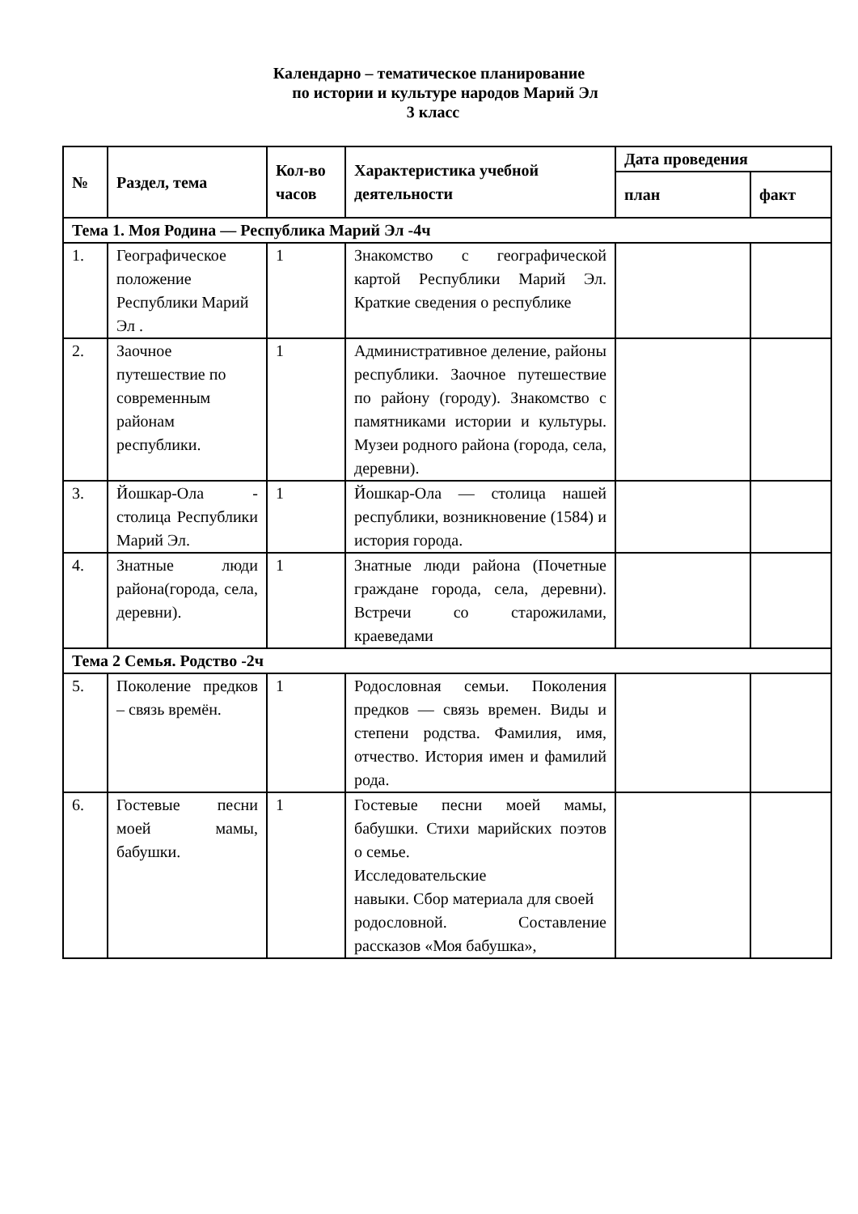Календарно – тематическое планирование
по истории и культуре народов Марий Эл
3 класс
| № | Раздел, тема | Кол-во часов | Характеристика учебной деятельности | Дата проведения | |
| --- | --- | --- | --- | --- | --- |
| | | | | план | факт |
| Тема 1. Моя Родина — Республика Марий Эл -4ч | | | | | |
| 1. | Географическое положение Республики Марий Эл . | 1 | Знакомство с географической картой Республики Марий Эл. Краткие сведения о республике | | |
| 2. | Заочное путешествие по современным районам республики. | 1 | Административное деление, районы республики. Заочное путешествие по району (городу). Знакомство с памятниками истории и культуры. Музеи родного района (города, села, деревни). | | |
| 3. | Йошкар-Ола - столица Республики Марий Эл. | 1 | Йошкар-Ола — столица нашей республики, возникновение (1584) и история города. | | |
| 4. | Знатные люди района(города, села, деревни). | 1 | Знатные люди района (Почетные граждане города, села, деревни). Встречи со старожилами, краеведами | | |
| Тема 2 Семья. Родство -2ч | | | | | |
| 5. | Поколение предков – связь времён. | 1 | Родословная семьи. Поколения предков — связь времен. Виды и степени родства. Фамилия, имя, отчество. История имен и фамилий рода. | | |
| 6. | Гостевые песни моей мамы, бабушки. | 1 | Гостевые песни моей мамы, бабушки. Стихи марийских поэтов о семье. Исследовательские навыки. Сбор материала для своей родословной. Составление рассказов «Моя бабушка», | | |